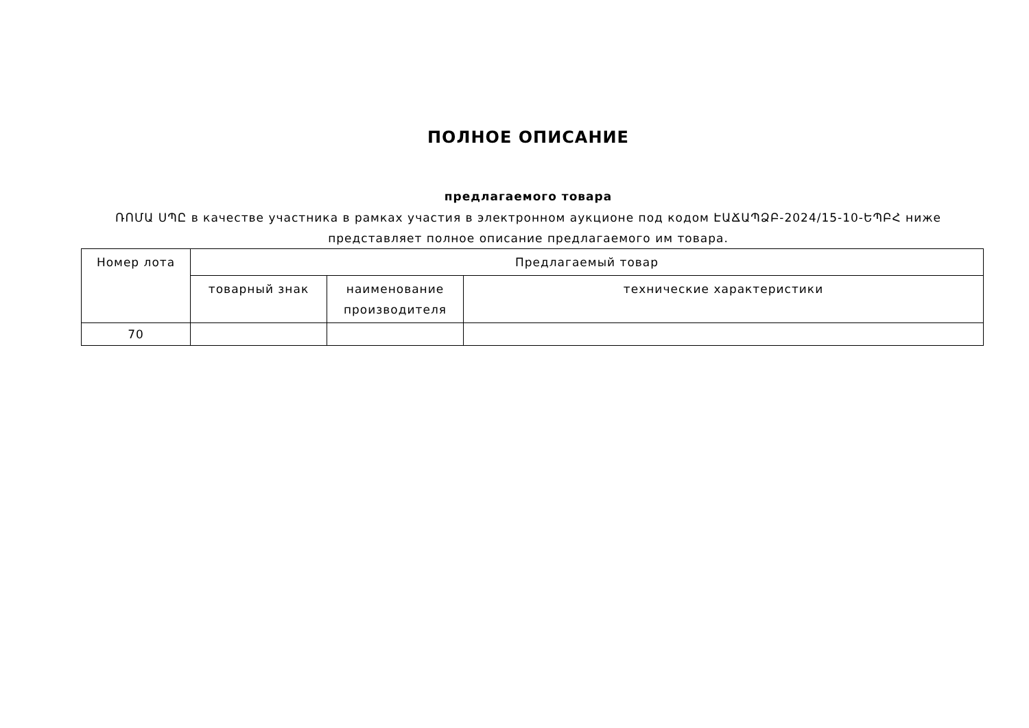ПОЛНОЕ ОПИСАНИЕ
предлагаемого товара
ՌՈՄԱ ՍՊԸ в качестве участника в рамках участия в электронном аукционе под кодом ԷԱՃԱՊՁԲ-2024/15-10-ԵՊԲՀ ниже
представляет полное описание предлагаемого им товара.
| Номер лота | Предлагаемый товар | | |
| --- | --- | --- | --- |
| | товарный знак | наименование производителя | технические характеристики |
| 70 | | | |